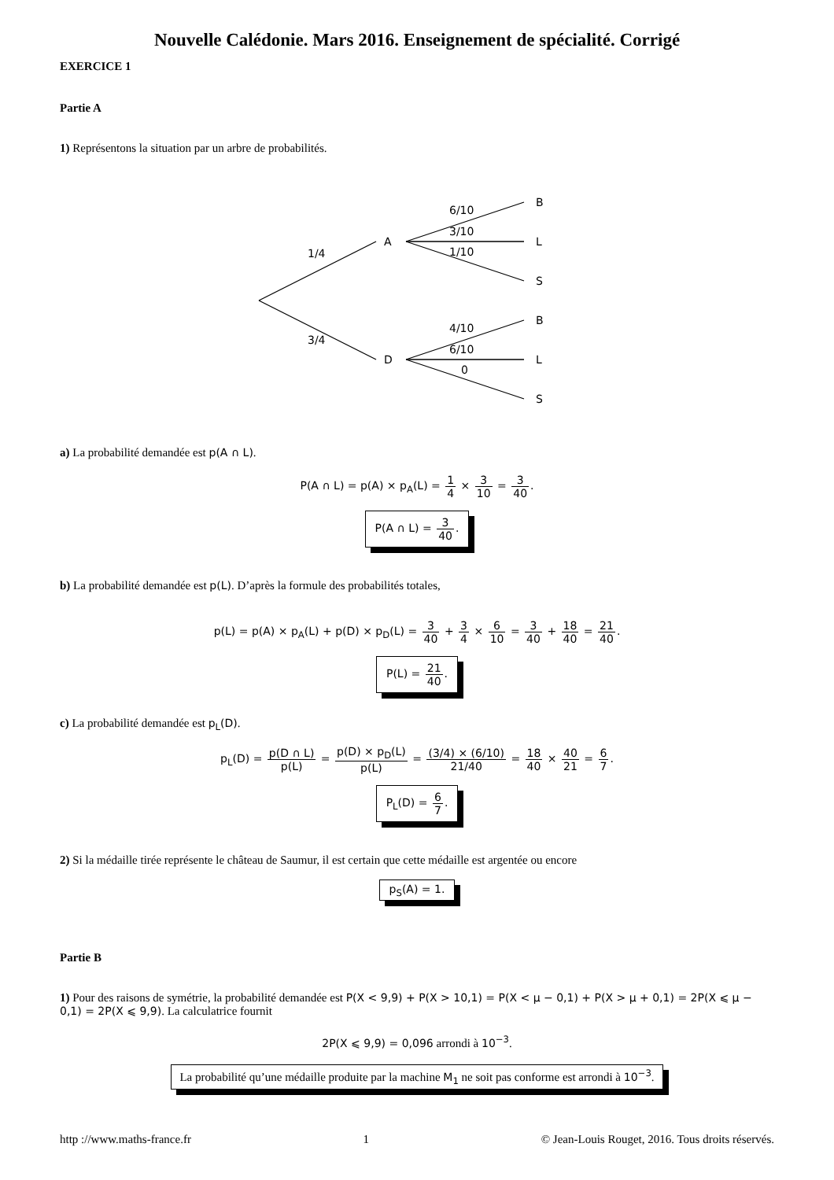Nouvelle Calédonie. Mars 2016. Enseignement de spécialité. Corrigé
EXERCICE 1
Partie A
1) Représentons la situation par un arbre de probabilités.
A
D
B
L
S
B
L
S
1/4
3/4
6/10
3/10
1/10
4/10
6/10
0
a) La probabilité demandée est p(A ∩ L).
P(A ∩ L) = p(A) × p<sub>A</sub>(L) = 1 4 × 3 10 = 3 40.
P(A ∩ L) = 3 40.
b) La probabilité demandée est p(L). D’après la formule des probabilités totales,
p(L) = p(A) × p<sub>A</sub>(L) + p(D) × p<sub>D</sub>(L) = 3 40 + 3 4 × 6 10 = 3 40 + 18 40 = 21 40.
P(L) = 21 40.
c) La probabilité demandée est p<sub>L</sub>(D).
p<sub>L</sub>(D) = p(D ∩ L) p(L) = p(D) × p<sub>D</sub>(L) p(L) = (3/4) × (6/10) 21/40 = 18 40 × 40 21 = 6 7.
P<sub>L</sub>(D) = 6 7.
2) Si la médaille tirée représente le château de Saumur, il est certain que cette médaille est argentée ou encore
p<sub>S</sub>(A) = 1.
Partie B
1) Pour des raisons de symétrie, la probabilité demandée est P(X < 9,9) + P(X > 10,1) = P(X < μ − 0,1) + P(X > μ + 0,1) = 2P(X ⩽ μ − 0,1) = 2P(X ⩽ 9,9). La calculatrice fournit
2P(X ⩽ 9,9) = 0,096 arrondi à 10<sup>−3</sup>.
La probabilité qu’une médaille produite par la machine M<sub>1</sub> ne soit pas conforme est arrondi à 10<sup>−3</sup>.
http ://www.maths-france.fr 1 © Jean-Louis Rouget, 2016. Tous droits réservés.